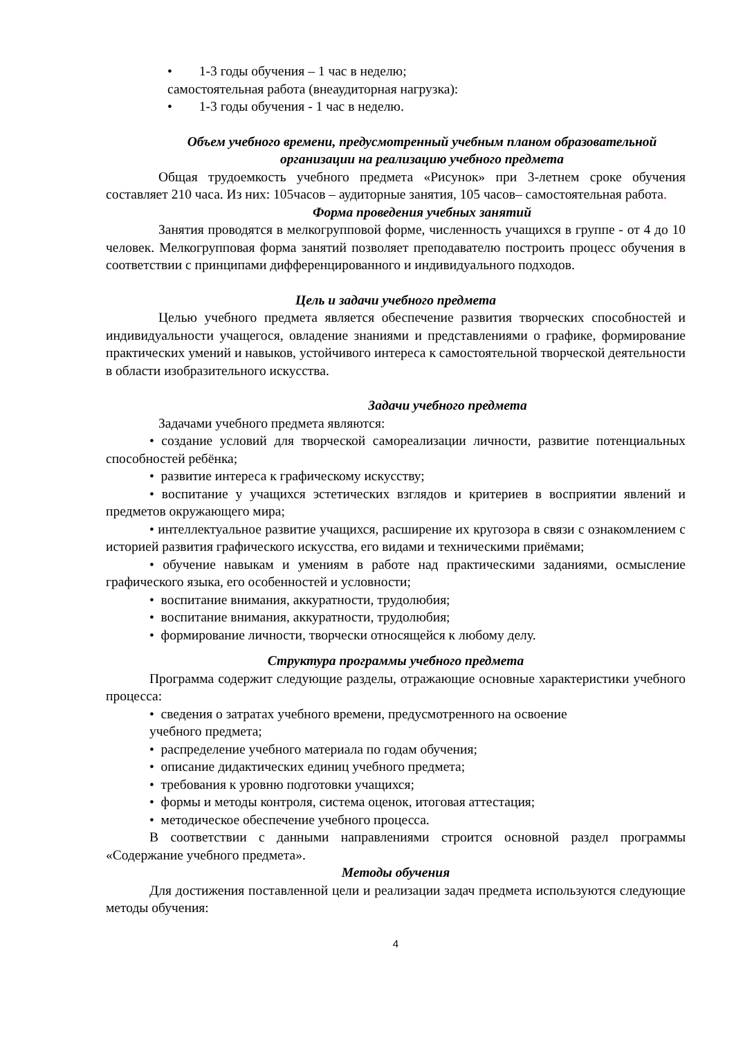• 1-3 годы обучения – 1 час в неделю;
самостоятельная работа (внеаудиторная нагрузка):
• 1-3 годы обучения - 1 час в неделю.
Объем учебного времени, предусмотренный учебным планом образовательной организации на реализацию учебного предмета
Общая трудоемкость учебного предмета «Рисунок» при 3-летнем сроке обучения составляет 210 часа. Из них: 105часов – аудиторные занятия, 105 часов– самостоятельная работа.
Форма проведения учебных занятий
Занятия проводятся в мелкогрупповой форме, численность учащихся в группе - от 4 до 10 человек. Мелкогрупповая форма занятий позволяет преподавателю построить процесс обучения в соответствии с принципами дифференцированного и индивидуального подходов.
Цель и задачи учебного предмета
Целью учебного предмета является обеспечение развития творческих способностей и индивидуальности учащегося, овладение знаниями и представлениями о графике, формирование практических умений и навыков, устойчивого интереса к самостоятельной творческой деятельности в области изобразительного искусства.
Задачи учебного предмета
Задачами учебного предмета являются:
• создание условий для творческой самореализации личности, развитие потенциальных способностей ребёнка;
• развитие интереса к графическому искусству;
• воспитание у учащихся эстетических взглядов и критериев в восприятии явлений и предметов окружающего мира;
• интеллектуальное развитие учащихся, расширение их кругозора в связи с ознакомлением с историей развития графического искусства, его видами и техническими приёмами;
• обучение навыкам и умениям в работе над практическими заданиями, осмысление графического языка, его особенностей и условности;
• воспитание внимания, аккуратности, трудолюбия;
• воспитание внимания, аккуратности, трудолюбия;
• формирование личности, творчески относящейся к любому делу.
Структура программы учебного предмета
Программа содержит следующие разделы, отражающие основные характеристики учебного процесса:
• сведения о затратах учебного времени, предусмотренного на освоение
учебного предмета;
• распределение учебного материала по годам обучения;
• описание дидактических единиц учебного предмета;
• требования к уровню подготовки учащихся;
• формы и методы контроля, система оценок, итоговая аттестация;
• методическое обеспечение учебного процесса.
В соответствии с данными направлениями строится основной раздел программы «Содержание учебного предмета».
Методы обучения
Для достижения поставленной цели и реализации задач предмета используются следующие методы обучения:
4